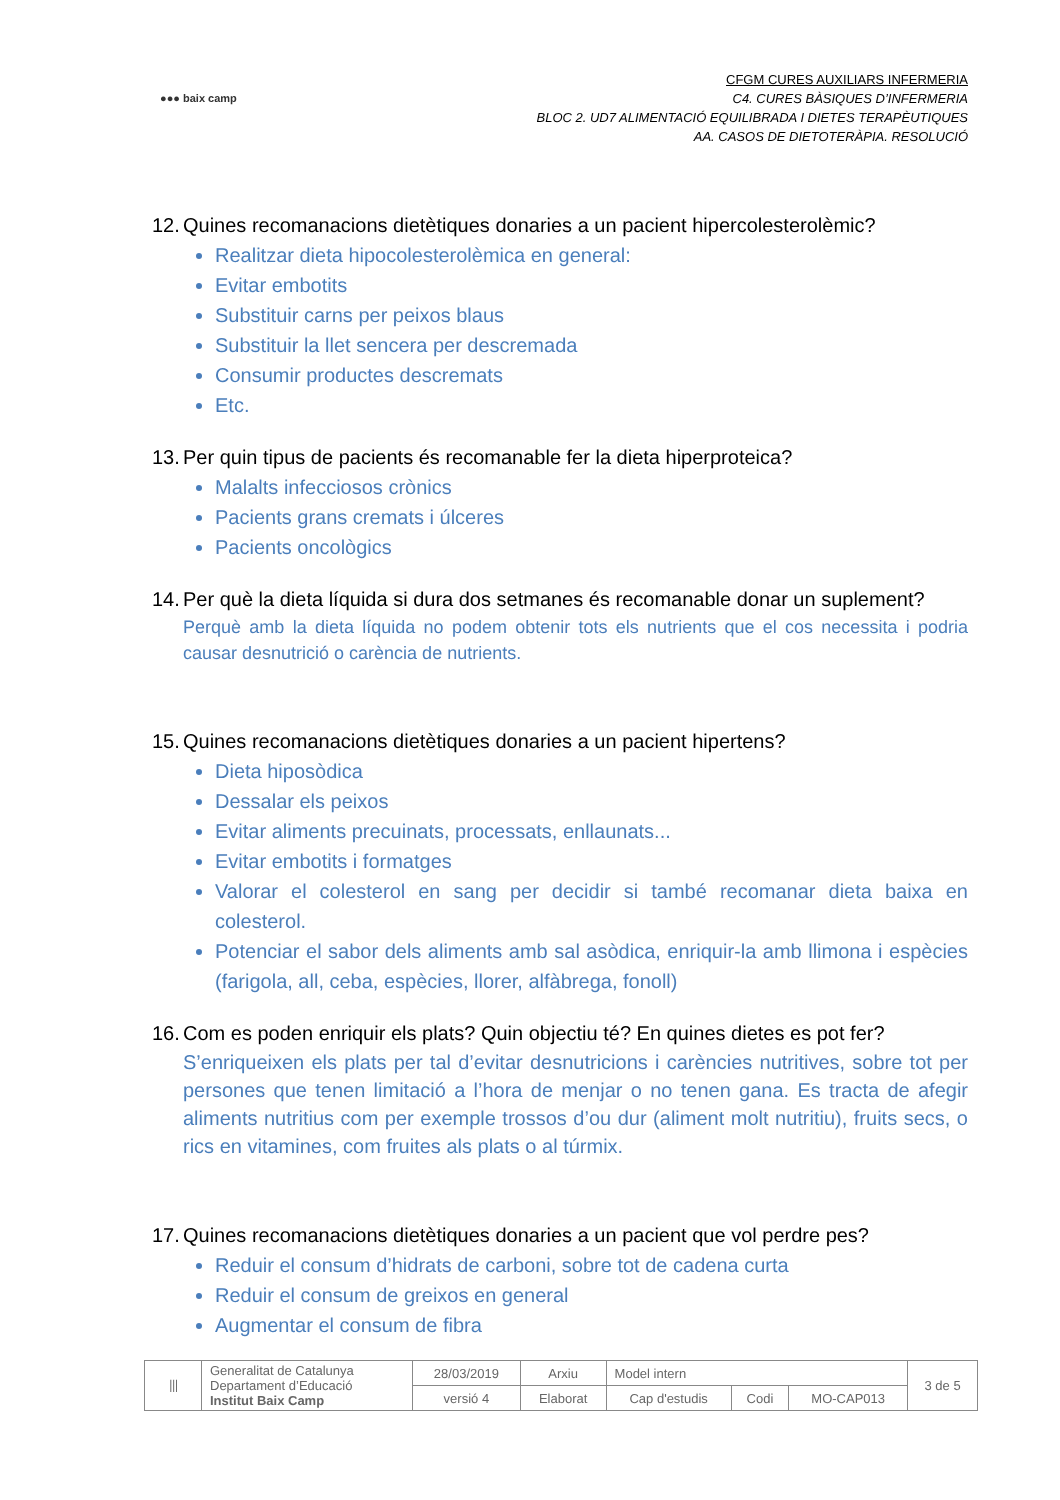●●● baix camp
CFGM CURES AUXILIARS INFERMERIA
C4. CURES BÀSIQUES D’INFERMERIA
BLOC 2. UD7 ALIMENTACIÓ EQUILIBRADA I DIETES TERAPÈUTIQUES
AA. CASOS DE DIETOTERÀPIA. RESOLUCIÓ
12. Quines recomanacions dietètiques donaries a un pacient hipercolesterolèmic?
Realitzar dieta hipocolesterolèmica en general:
Evitar embotits
Substituir carns per peixos blaus
Substituir la llet sencera per descremada
Consumir productes descremats
Etc.
13. Per quin tipus de pacients és recomanable fer la dieta hiperproteica?
Malalts infecciosos crònics
Pacients grans cremats i úlceres
Pacients oncològics
14. Per què la dieta líquida si dura dos setmanes és recomanable donar un suplement?
Perquè amb la dieta líquida no podem obtenir tots els nutrients que el cos necessita i podria causar desnutrició o carència de nutrients.
15. Quines recomanacions dietètiques donaries a un pacient hipertens?
Dieta hiposòdica
Dessalar els peixos
Evitar aliments precuinats, processats, enllaunats...
Evitar embotits i formatges
Valorar el colesterol en sang per decidir si també recomanar dieta baixa en colesterol.
Potenciar el sabor dels aliments amb sal asòdica, enriquir-la amb llimona i espècies (farigola, all, ceba, espècies, llorer, alfàbrega, fonoll)
16. Com es poden enriquir els plats? Quin objectiu té? En quines dietes es pot fer?
S’enriqueixen els plats per tal d’evitar desnutricions i carències nutritives, sobre tot per persones que tenen limitació a l’hora de menjar o no tenen gana. Es tracta de afegir aliments nutritius com per exemple trossos d’ou dur (aliment molt nutritiu), fruits secs, o rics en vitamines, com fruites als plats o al túrmix.
17. Quines recomanacions dietètiques donaries a un pacient que vol perdre pes?
Reduir el consum d’hidrats de carboni, sobre tot de cadena curta
Reduir el consum de greixos en general
Augmentar el consum de fibra
| ⦀ | Generalitat de Catalunya Departament d’Educació Institut Baix Camp | 28/03/2019 | Arxiu | Model intern | | | 3 de 5 |
| | | versió 4 | Elaborat | Cap d'estudis | Codi | MO-CAP013 | |